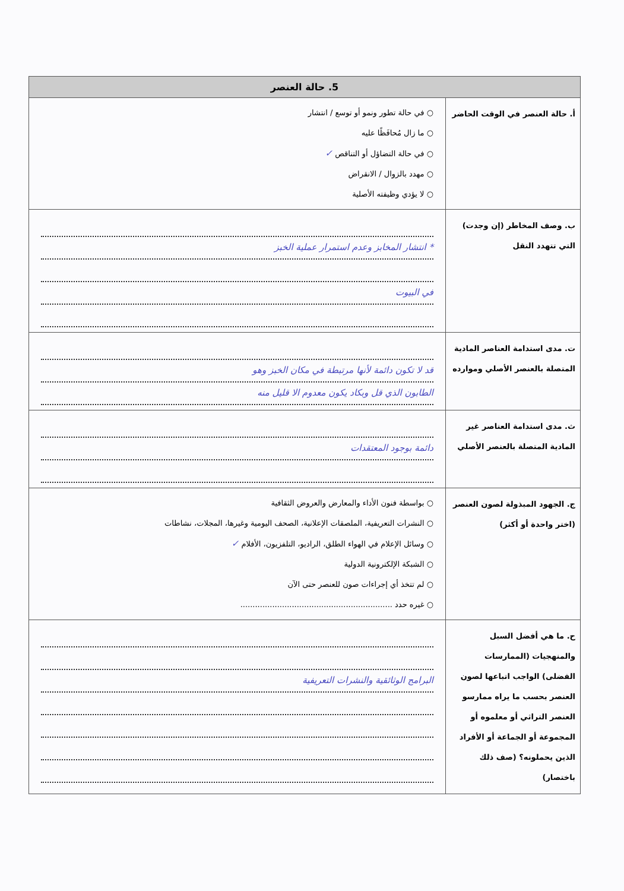| 5. حالة العنصر | |
| --- | --- |
| أ. حالة العنصر في الوقت الحاضر | ○ في حالة تطور ونمو أو توسع / انتشار ○ ما زال مُحافَظًا عليه ○ في حالة التضاؤل أو التناقص ✓ ○ مهدد بالزوال / الانقراض ○ لا يؤدي وظيفته الأصلية |
| ب. وصف المخاطر (إن وجدت) التي تتهدد النقل | * انتشار المخابز وعدم استمرار عملية الخبز في البيوت |
| ت. مدى استدامة العناصر المادية المتصلة بالعنصر الأصلي وموارده | قد لا تكون دائمة لأنها مرتبطة في مكان الخبز وهو الطابون الذي قل وبكاد يكون معدوم الا قليل منه |
| ث. مدى استدامة العناصر غير المادية المتصلة بالعنصر الأصلي | دائمة بوجود المعتقدات |
| ج. الجهود المبذولة لصون العنصر (اختر واحدة أو أكثر) | ○ بواسطة فنون الأداء والمعارض والعروض الثقافية ○ النشرات التعريفية، الملصقات الإعلانية، الصحف اليومية وغيرها، المجلات، نشاطات ○ وسائل الإعلام في الهواء الطلق، الراديو، التلفزيون، الأفلام ✓ ○ الشبكة الإلكترونية الدولية ○ لم تتخذ أي إجراءات صون للعنصر حتى الآن ○ غيره حدد .............................................................. |
| ح. ما هي أفضل السبل والمنهجيات (الممارسات الفضلى) الواجب اتباعها لصون العنصر بحسب ما يراه ممارسو العنصر التراثي أو معلموه أو المجموعة أو الجماعة أو الأفراد الذين يحملونه؟ (صف ذلك باختصار) | البرامج الوثائقية والنشرات التعريفية |